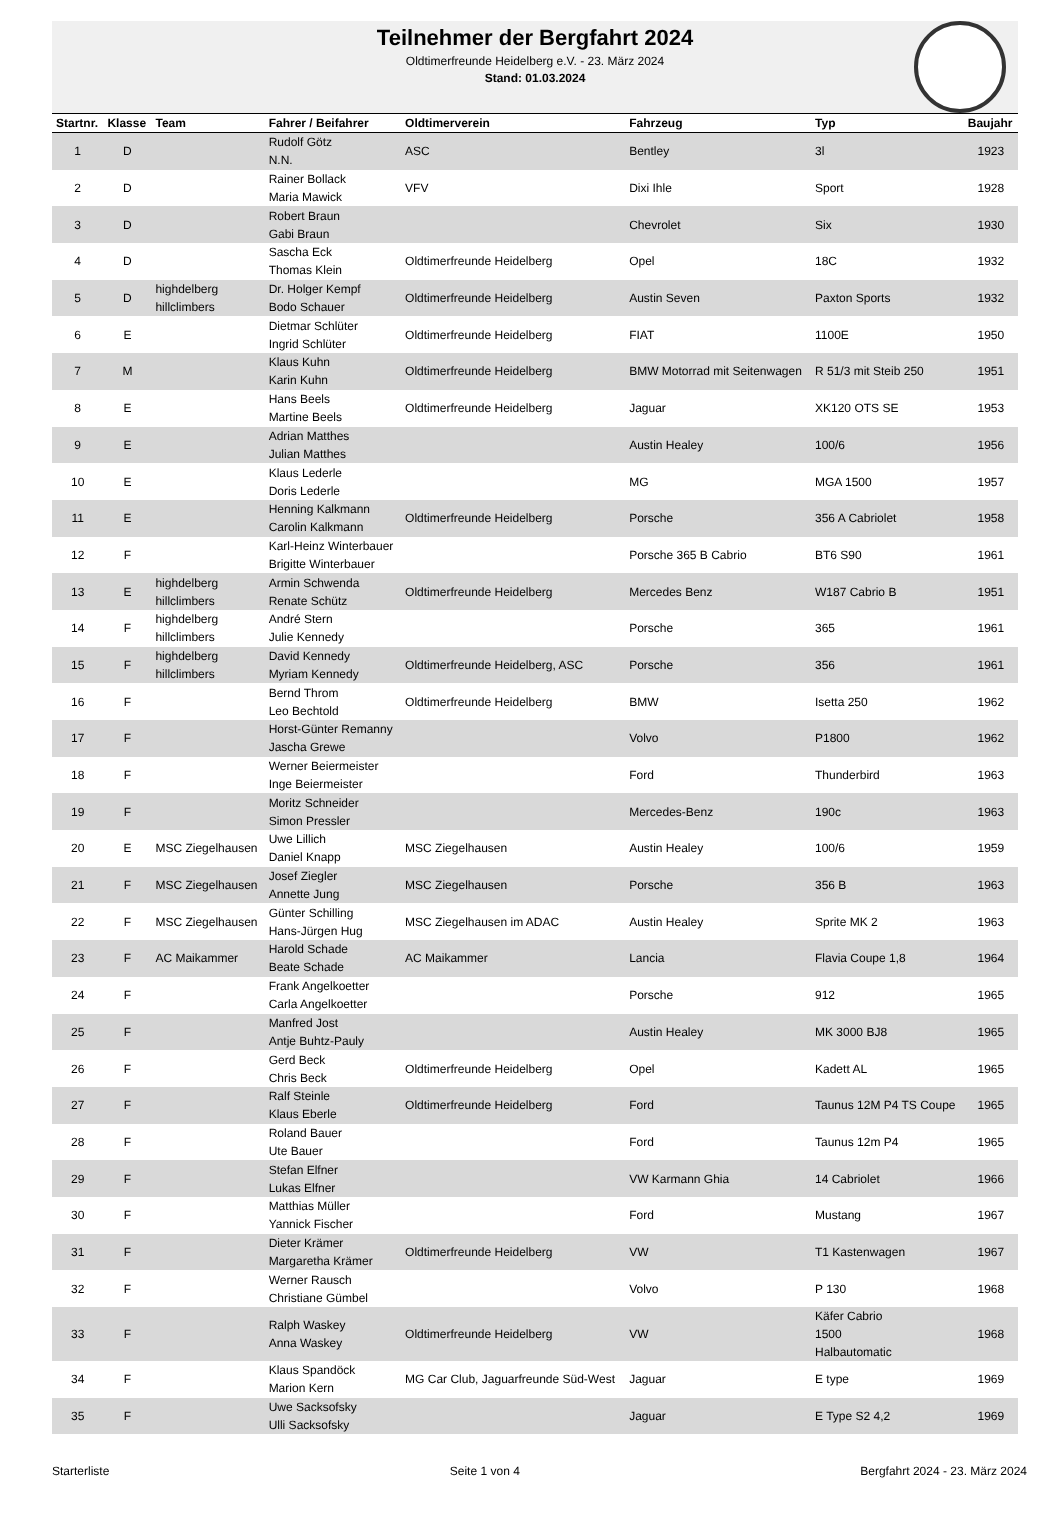Teilnehmer der Bergfahrt 2024
Oldtimerfreunde Heidelberg e.V. - 23. März 2024
Stand: 01.03.2024
| Startnr. | Klasse | Team | Fahrer / Beifahrer | Oldtimerverein | Fahrzeug | Typ | Baujahr |
| --- | --- | --- | --- | --- | --- | --- | --- |
| 1 | D | | Rudolf Götz N.N. | ASC | Bentley | 3l | 1923 |
| 2 | D | | Rainer Bollack Maria Mawick | VFV | Dixi Ihle | Sport | 1928 |
| 3 | D | | Robert Braun Gabi Braun | | Chevrolet | Six | 1930 |
| 4 | D | | Sascha Eck Thomas Klein | Oldtimerfreunde Heidelberg | Opel | 18C | 1932 |
| 5 | D | highdelberg hillclimbers | Dr. Holger Kempf Bodo Schauer | Oldtimerfreunde Heidelberg | Austin Seven | Paxton Sports | 1932 |
| 6 | E | | Dietmar Schlüter Ingrid Schlüter | Oldtimerfreunde Heidelberg | FIAT | 1100E | 1950 |
| 7 | M | | Klaus Kuhn Karin Kuhn | Oldtimerfreunde Heidelberg | BMW Motorrad mit Seitenwagen | R 51/3 mit Steib 250 | 1951 |
| 8 | E | | Hans Beels Martine Beels | Oldtimerfreunde Heidelberg | Jaguar | XK120 OTS SE | 1953 |
| 9 | E | | Adrian Matthes Julian Matthes | | Austin Healey | 100/6 | 1956 |
| 10 | E | | Klaus Lederle Doris Lederle | | MG | MGA 1500 | 1957 |
| 11 | E | | Henning Kalkmann Carolin Kalkmann | Oldtimerfreunde Heidelberg | Porsche | 356 A Cabriolet | 1958 |
| 12 | F | | Karl-Heinz Winterbauer Brigitte Winterbauer | | Porsche 365 B Cabrio | BT6 S90 | 1961 |
| 13 | E | highdelberg hillclimbers | Armin Schwenda Renate Schütz | Oldtimerfreunde Heidelberg | Mercedes Benz | W187 Cabrio B | 1951 |
| 14 | F | highdelberg hillclimbers | André Stern Julie Kennedy | | Porsche | 365 | 1961 |
| 15 | F | highdelberg hillclimbers | David Kennedy Myriam Kennedy | Oldtimerfreunde Heidelberg, ASC | Porsche | 356 | 1961 |
| 16 | F | | Bernd Throm Leo Bechtold | Oldtimerfreunde Heidelberg | BMW | Isetta 250 | 1962 |
| 17 | F | | Horst-Günter Remanny Jascha Grewe | | Volvo | P1800 | 1962 |
| 18 | F | | Werner Beiermeister Inge Beiermeister | | Ford | Thunderbird | 1963 |
| 19 | F | | Moritz Schneider Simon Pressler | | Mercedes-Benz | 190c | 1963 |
| 20 | E | MSC Ziegelhausen | Uwe Lillich Daniel Knapp | MSC Ziegelhausen | Austin Healey | 100/6 | 1959 |
| 21 | F | MSC Ziegelhausen | Josef Ziegler Annette Jung | MSC Ziegelhausen | Porsche | 356 B | 1963 |
| 22 | F | MSC Ziegelhausen | Günter Schilling Hans-Jürgen Hug | MSC Ziegelhausen im ADAC | Austin Healey | Sprite MK 2 | 1963 |
| 23 | F | AC Maikammer | Harold Schade Beate Schade | AC Maikammer | Lancia | Flavia Coupe 1,8 | 1964 |
| 24 | F | | Frank Angelkoetter Carla Angelkoetter | | Porsche | 912 | 1965 |
| 25 | F | | Manfred Jost Antje Buhtz-Pauly | | Austin Healey | MK 3000 BJ8 | 1965 |
| 26 | F | | Gerd Beck Chris Beck | Oldtimerfreunde Heidelberg | Opel | Kadett AL | 1965 |
| 27 | F | | Ralf Steinle Klaus Eberle | Oldtimerfreunde Heidelberg | Ford | Taunus 12M P4 TS Coupe | 1965 |
| 28 | F | | Roland Bauer Ute Bauer | | Ford | Taunus 12m P4 | 1965 |
| 29 | F | | Stefan Elfner Lukas Elfner | | VW Karmann Ghia | 14 Cabriolet | 1966 |
| 30 | F | | Matthias Müller Yannick Fischer | | Ford | Mustang | 1967 |
| 31 | F | | Dieter Krämer Margaretha Krämer | Oldtimerfreunde Heidelberg | VW | T1 Kastenwagen | 1967 |
| 32 | F | | Werner Rausch Christiane Gümbel | | Volvo | P 130 | 1968 |
| 33 | F | | Ralph Waskey Anna Waskey | Oldtimerfreunde Heidelberg | VW | Käfer Cabrio 1500 Halbautomatic | 1968 |
| 34 | F | | Klaus Spandöck Marion Kern | MG Car Club, Jaguarfreunde Süd-West | Jaguar | E type | 1969 |
| 35 | F | | Uwe Sacksofsky Ulli Sacksofsky | | Jaguar | E Type S2 4,2 | 1969 |
Starterliste Seite 1 von 4 Bergfahrt 2024 - 23. März 2024